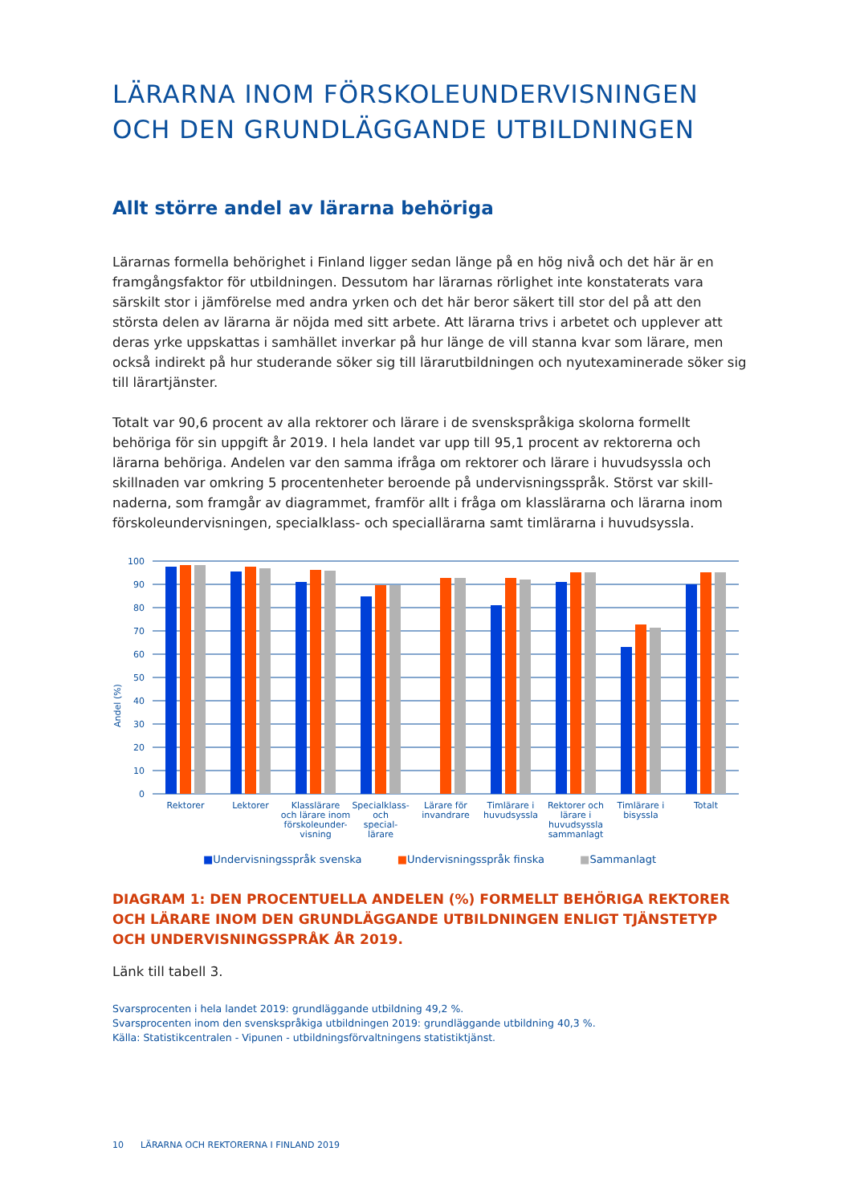LÄRARNA INOM FÖRSKOLEUNDERVISNINGEN OCH DEN GRUNDLÄGGANDE UTBILDNINGEN
Allt större andel av lärarna behöriga
Lärarnas formella behörighet i Finland ligger sedan länge på en hög nivå och det här är en framgångsfaktor för utbildningen. Dessutom har lärarnas rörlighet inte konstaterats vara särskilt stor i jämförelse med andra yrken och det här beror säkert till stor del på att den största delen av lärarna är nöjda med sitt arbete. Att lärarna trivs i arbetet och upplever att deras yrke uppskattas i samhället inverkar på hur länge de vill stanna kvar som lärare, men också indirekt på hur studerande söker sig till lärarutbildningen och nyutexaminerade söker sig till lärartjänster.
Totalt var 90,6 procent av alla rektorer och lärare i de svenskspråkiga skolorna formellt behöriga för sin uppgift år 2019. I hela landet var upp till 95,1 procent av rektorerna och lärarna behöriga. Andelen var den samma ifråga om rektorer och lärare i huvudsyssla och skillnaden var omkring 5 procentenheter beroende på undervisningsspråk. Störst var skill­naderna, som framgår av diagrammet, framför allt i fråga om klasslärarna och lärarna inom förskoleundervisningen, specialklass- och speciallärarna samt timlärarna i huvudsyssla.
Andel (%)
100
90
80
70
60
50
40
30
20
10
0
Rektorer
Lektorer
Klasslärare
och lärare inom
förskoleunder-
visning
Specialklass-
och
special-
lärare
Lärare för
invandrare
Timlärare i
huvudsyssla
Rektorer och
lärare i
huvudsyssla
sammanlagt
Timlärare i
bisyssla
Totalt
■Undervisningsspråk svenska ■Undervisningsspråk finska ■Sammanlagt
DIAGRAM 1: DEN PROCENTUELLA ANDELEN (%) FORMELLT BEHÖRIGA REKTORER OCH LÄRARE INOM DEN GRUNDLÄGGANDE UTBILDNINGEN ENLIGT TJÄNSTETYP OCH UNDERVISNINGSSPRÅK ÅR 2019.
Länk till tabell 3.
Svarsprocenten i hela landet 2019: grundläggande utbildning 49,2 %.
Svarsprocenten inom den svenskspråkiga utbildningen 2019: grundläggande utbildning 40,3 %.
Källa: Statistikcentralen - Vipunen - utbildningsförvaltningens statistiktjänst.
10 LÄRARNA OCH REKTORERNA I FINLAND 2019